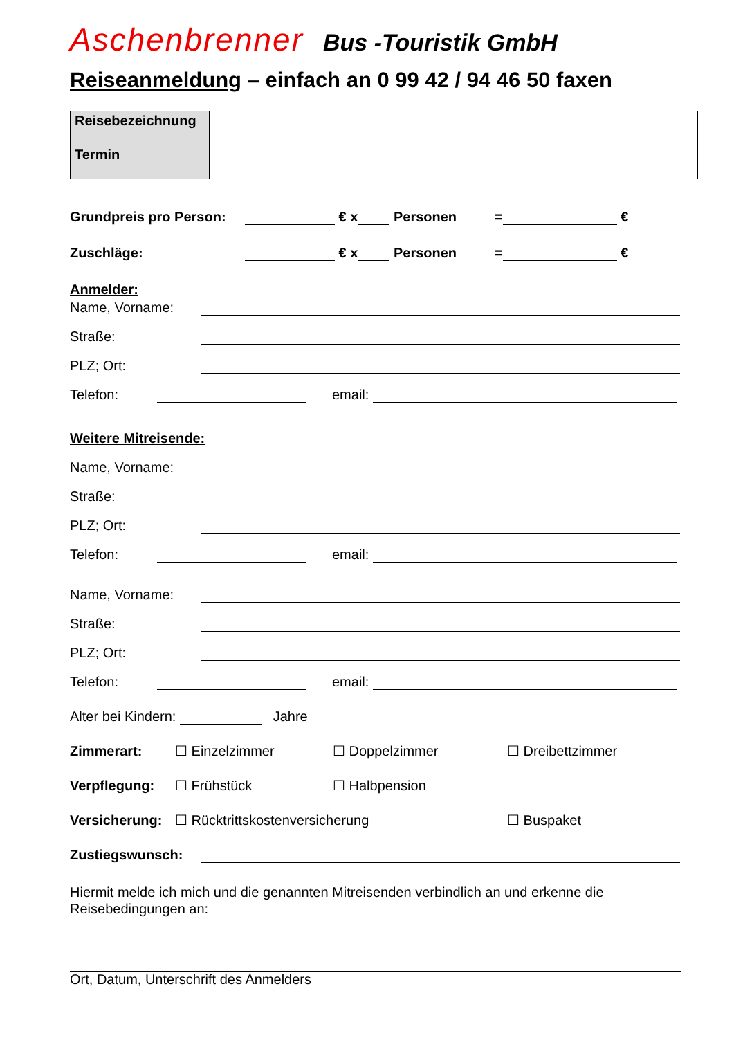Aschenbrenner Bus -Touristik GmbH
Reiseanmeldung – einfach an 0 99 42 / 94 46 50 faxen
| Reisebezeichnung | |
| Termin | |
Grundpreis pro Person: € x Personen = €
Zuschläge: € x Personen = €
Anmelder:
Name, Vorname:
Straße:
PLZ; Ort:
Telefon: email:
Weitere Mitreisende:
Name, Vorname:
Straße:
PLZ; Ort:
Telefon: email:
Name, Vorname:
Straße:
PLZ; Ort:
Telefon: email:
Alter bei Kindern: Jahre
Zimmerart: ☐ Einzelzimmer ☐ Doppelzimmer ☐ Dreibettzimmer
Verpflegung: ☐ Frühstück ☐ Halbpension
Versicherung: ☐ Rücktrittskostenversicherung ☐ Buspaket
Zustiegswunsch:
Hiermit melde ich mich und die genannten Mitreisenden verbindlich an und erkenne die Reisebedingungen an:
Ort, Datum, Unterschrift des Anmelders